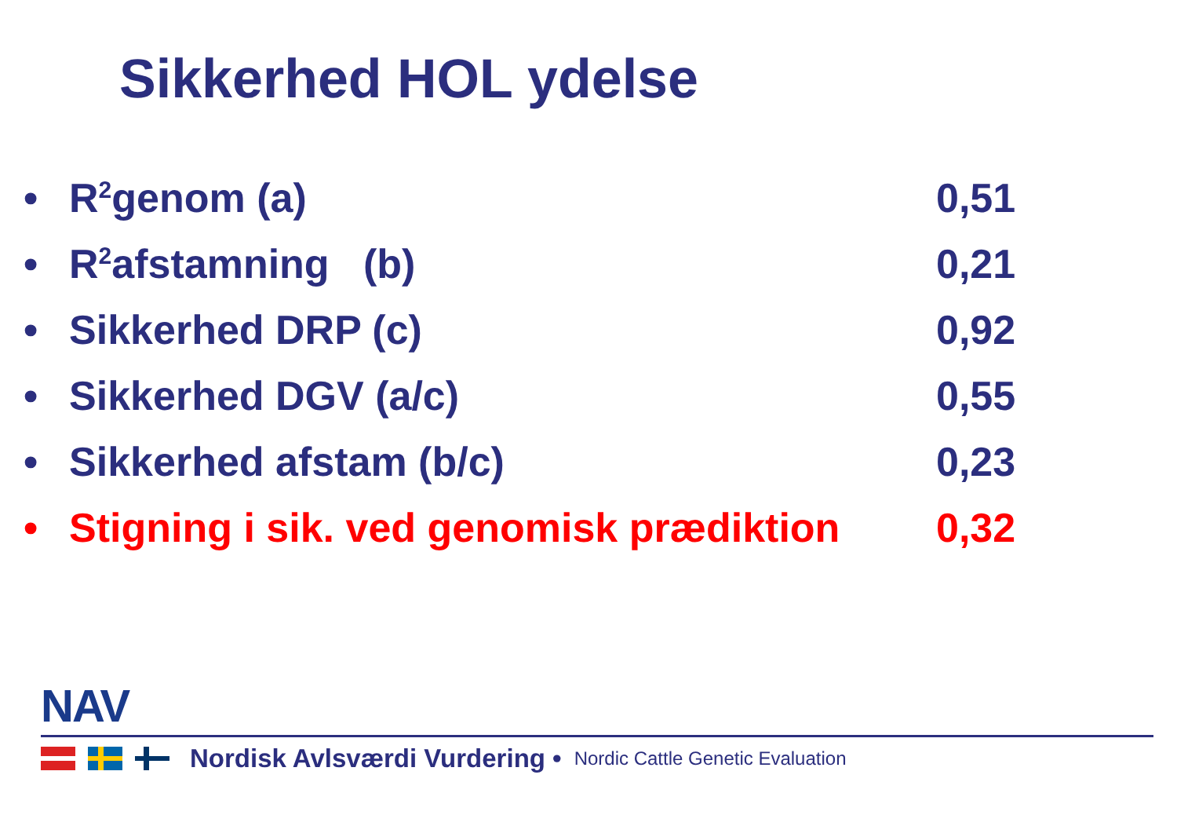Sikkerhed HOL ydelse
• R<sup>2</sup>genom (a) 0,51
• R<sup>2</sup>afstamning (b) 0,21
• Sikkerhed DRP (c) 0,92
• Sikkerhed DGV (a/c) 0,55
• Sikkerhed afstam (b/c) 0,23
• Stigning i sik. ved genomisk prædiktion 0,32
NAV
Nordisk Avlsværdi Vurdering • Nordic Cattle Genetic Evaluation